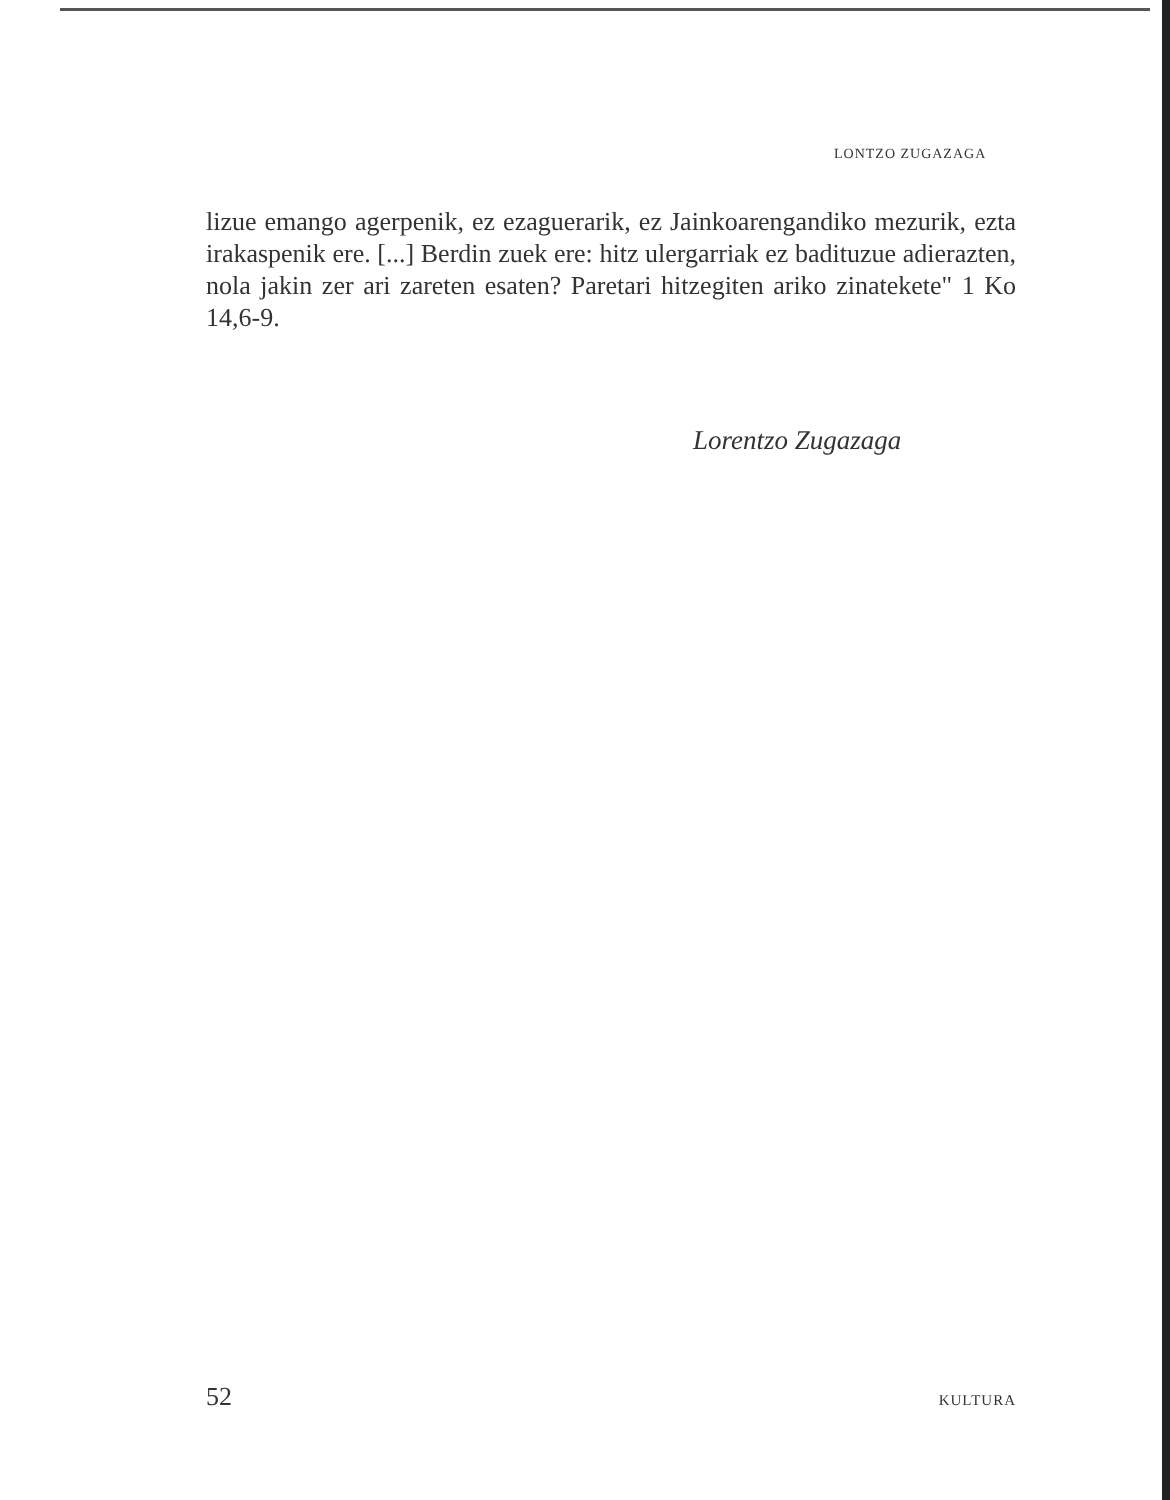LONTZO ZUGAZAGA
lizue emango agerpenik, ez ezaguerarik, ez Jainkoarengandiko mezurik, ezta irakaspenik ere. [...] Berdin zuek ere: hitz ulergarriak ez badituzue adierazten, nola jakin zer ari zareten esaten? Paretari hitzegiten ariko zinatekete" 1 Ko 14,6-9.
Lorentzo Zugazaga
52 KULTURA